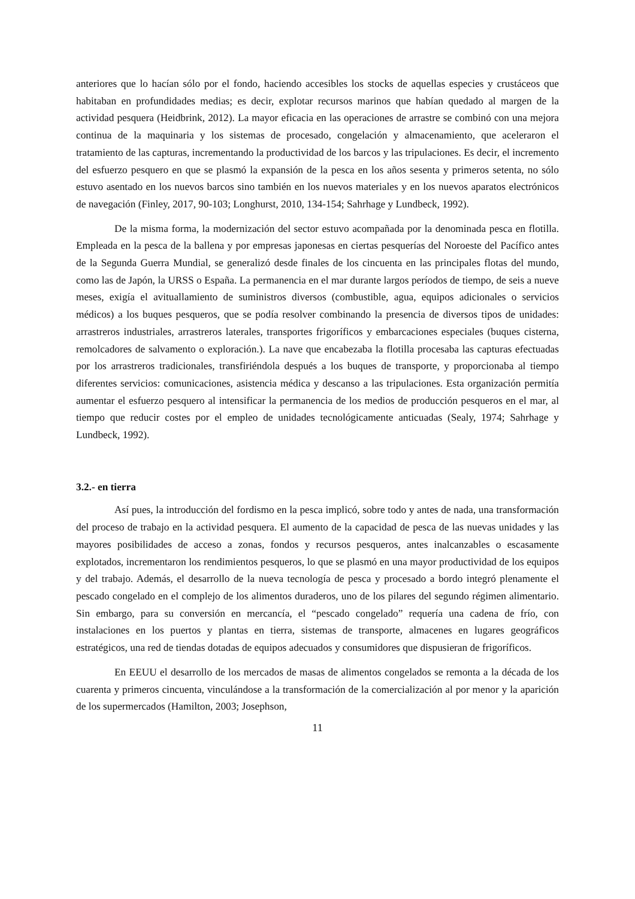anteriores que lo hacían sólo por el fondo, haciendo accesibles los stocks de aquellas especies y crustáceos que habitaban en profundidades medias; es decir, explotar recursos marinos que habían quedado al margen de la actividad pesquera (Heidbrink, 2012). La mayor eficacia en las operaciones de arrastre se combinó con una mejora continua de la maquinaria y los sistemas de procesado, congelación y almacenamiento, que aceleraron el tratamiento de las capturas, incrementando la productividad de los barcos y las tripulaciones. Es decir, el incremento del esfuerzo pesquero en que se plasmó la expansión de la pesca en los años sesenta y primeros setenta, no sólo estuvo asentado en los nuevos barcos sino también en los nuevos materiales y en los nuevos aparatos electrónicos de navegación (Finley, 2017, 90-103; Longhurst, 2010, 134-154; Sahrhage y Lundbeck, 1992).
De la misma forma, la modernización del sector estuvo acompañada por la denominada pesca en flotilla. Empleada en la pesca de la ballena y por empresas japonesas en ciertas pesquerías del Noroeste del Pacífico antes de la Segunda Guerra Mundial, se generalizó desde finales de los cincuenta en las principales flotas del mundo, como las de Japón, la URSS o España. La permanencia en el mar durante largos períodos de tiempo, de seis a nueve meses, exigía el avituallamiento de suministros diversos (combustible, agua, equipos adicionales o servicios médicos) a los buques pesqueros, que se podía resolver combinando la presencia de diversos tipos de unidades: arrastreros industriales, arrastreros laterales, transportes frigoríficos y embarcaciones especiales (buques cisterna, remolcadores de salvamento o exploración.). La nave que encabezaba la flotilla procesaba las capturas efectuadas por los arrastreros tradicionales, transfiriéndola después a los buques de transporte, y proporcionaba al tiempo diferentes servicios: comunicaciones, asistencia médica y descanso a las tripulaciones. Esta organización permitía aumentar el esfuerzo pesquero al intensificar la permanencia de los medios de producción pesqueros en el mar, al tiempo que reducir costes por el empleo de unidades tecnológicamente anticuadas (Sealy, 1974; Sahrhage y Lundbeck, 1992).
3.2.- en tierra
Así pues, la introducción del fordismo en la pesca implicó, sobre todo y antes de nada, una transformación del proceso de trabajo en la actividad pesquera. El aumento de la capacidad de pesca de las nuevas unidades y las mayores posibilidades de acceso a zonas, fondos y recursos pesqueros, antes inalcanzables o escasamente explotados, incrementaron los rendimientos pesqueros, lo que se plasmó en una mayor productividad de los equipos y del trabajo. Además, el desarrollo de la nueva tecnología de pesca y procesado a bordo integró plenamente el pescado congelado en el complejo de los alimentos duraderos, uno de los pilares del segundo régimen alimentario. Sin embargo, para su conversión en mercancía, el “pescado congelado” requería una cadena de frío, con instalaciones en los puertos y plantas en tierra, sistemas de transporte, almacenes en lugares geográficos estratégicos, una red de tiendas dotadas de equipos adecuados y consumidores que dispusieran de frigoríficos.
En EEUU el desarrollo de los mercados de masas de alimentos congelados se remonta a la década de los cuarenta y primeros cincuenta, vinculándose a la transformación de la comercialización al por menor y la aparición de los supermercados (Hamilton, 2003; Josephson,
11